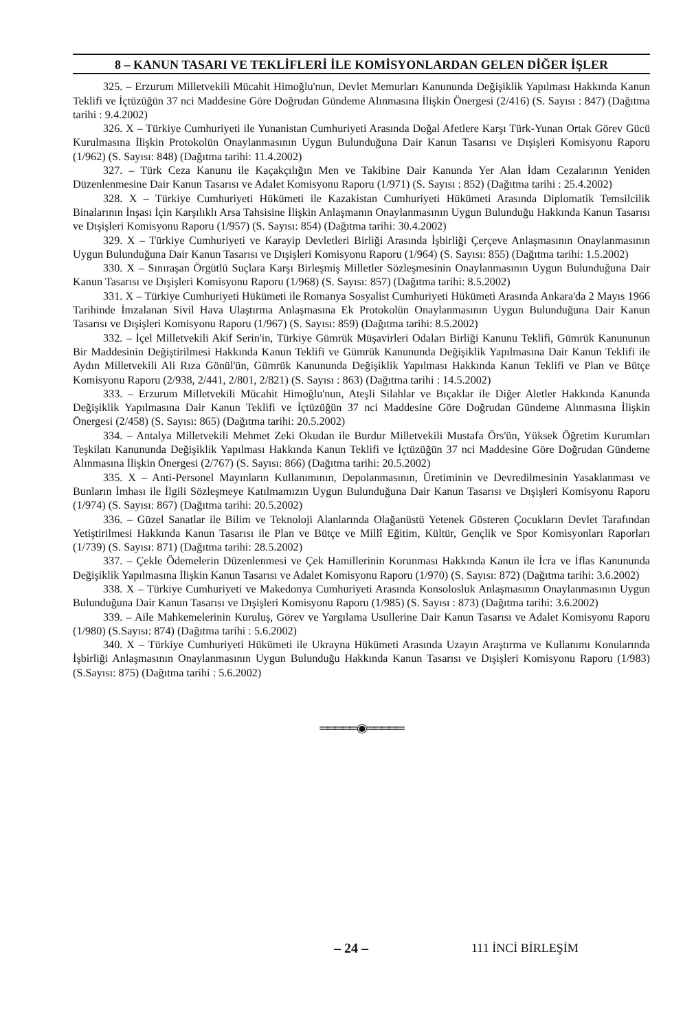8 – KANUN TASARI VE TEKLİFLERİ İLE KOMİSYONLARDAN GELEN DİĞER İŞLER
325. – Erzurum Milletvekili Mücahit Himoğlu'nun, Devlet Memurları Kanununda Değişiklik Yapılması Hakkında Kanun Teklifi ve İçtüzüğün 37 nci Maddesine Göre Doğrudan Gündeme Alınmasına İlişkin Önergesi (2/416) (S. Sayısı : 847) (Dağıtma tarihi : 9.4.2002)
326. X – Türkiye Cumhuriyeti ile Yunanistan Cumhuriyeti Arasında Doğal Afetlere Karşı Türk-Yunan Ortak Görev Gücü Kurulmasına İlişkin Protokolün Onaylanmasının Uygun Bulunduğuna Dair Kanun Tasarısı ve Dışişleri Komisyonu Raporu (1/962) (S. Sayısı: 848) (Dağıtma tarihi: 11.4.2002)
327. – Türk Ceza Kanunu ile Kaçakçılığın Men ve Takibine Dair Kanunda Yer Alan İdam Cezalarının Yeniden Düzenlenmesine Dair Kanun Tasarısı ve Adalet Komisyonu Raporu (1/971) (S. Sayısı : 852) (Dağıtma tarihi : 25.4.2002)
328. X – Türkiye Cumhuriyeti Hükümeti ile Kazakistan Cumhuriyeti Hükümeti Arasında Diplomatik Temsilcilik Binalarının İnşası İçin Karşılıklı Arsa Tahsisine İlişkin Anlaşmanın Onaylanmasının Uygun Bulunduğu Hakkında Kanun Tasarısı ve Dışişleri Komisyonu Raporu (1/957) (S. Sayısı: 854) (Dağıtma tarihi: 30.4.2002)
329. X – Türkiye Cumhuriyeti ve Karayip Devletleri Birliği Arasında İşbirliği Çerçeve Anlaşmasının Onaylanmasının Uygun Bulunduğuna Dair Kanun Tasarısı ve Dışişleri Komisyonu Raporu (1/964) (S. Sayısı: 855) (Dağıtma tarihi: 1.5.2002)
330. X – Sınıraşan Örgütlü Suçlara Karşı Birleşmiş Milletler Sözleşmesinin Onaylanmasının Uygun Bulunduğuna Dair Kanun Tasarısı ve Dışişleri Komisyonu Raporu (1/968) (S. Sayısı: 857) (Dağıtma tarihi: 8.5.2002)
331. X – Türkiye Cumhuriyeti Hükümeti ile Romanya Sosyalist Cumhuriyeti Hükümeti Arasında Ankara'da 2 Mayıs 1966 Tarihinde İmzalanan Sivil Hava Ulaştırma Anlaşmasına Ek Protokolün Onaylanmasının Uygun Bulunduğuna Dair Kanun Tasarısı ve Dışişleri Komisyonu Raporu (1/967) (S. Sayısı: 859) (Dağıtma tarihi: 8.5.2002)
332. – İçel Milletvekili Akif Serin'in, Türkiye Gümrük Müşavirleri Odaları Birliği Kanunu Teklifi, Gümrük Kanununun Bir Maddesinin Değiştirilmesi Hakkında Kanun Teklifi ve Gümrük Kanununda Değişiklik Yapılmasına Dair Kanun Teklifi ile Aydın Milletvekili Ali Rıza Gönül'ün, Gümrük Kanununda Değişiklik Yapılması Hakkında Kanun Teklifi ve Plan ve Bütçe Komisyonu Raporu (2/938, 2/441, 2/801, 2/821) (S. Sayısı : 863) (Dağıtma tarihi : 14.5.2002)
333. – Erzurum Milletvekili Mücahit Himoğlu'nun, Ateşli Silahlar ve Bıçaklar ile Diğer Aletler Hakkında Kanunda Değişiklik Yapılmasına Dair Kanun Teklifi ve İçtüzüğün 37 nci Maddesine Göre Doğrudan Gündeme Alınmasına İlişkin Önergesi (2/458) (S. Sayısı: 865) (Dağıtma tarihi: 20.5.2002)
334. – Antalya Milletvekili Mehmet Zeki Okudan ile Burdur Milletvekili Mustafa Örs'ün, Yüksek Öğretim Kurumları Teşkilatı Kanununda Değişiklik Yapılması Hakkında Kanun Teklifi ve İçtüzüğün 37 nci Maddesine Göre Doğrudan Gündeme Alınmasına İlişkin Önergesi (2/767) (S. Sayısı: 866) (Dağıtma tarihi: 20.5.2002)
335. X – Anti-Personel Mayınların Kullanımının, Depolanmasının, Üretiminin ve Devredilmesinin Yasaklanması ve Bunların İmhası ile İlgili Sözleşmeye Katılmamızın Uygun Bulunduğuna Dair Kanun Tasarısı ve Dışişleri Komisyonu Raporu (1/974) (S. Sayısı: 867) (Dağıtma tarihi: 20.5.2002)
336. – Güzel Sanatlar ile Bilim ve Teknoloji Alanlarında Olağanüstü Yetenek Gösteren Çocukların Devlet Tarafından Yetiştirilmesi Hakkında Kanun Tasarısı ile Plan ve Bütçe ve Millî Eğitim, Kültür, Gençlik ve Spor Komisyonları Raporları (1/739) (S. Sayısı: 871) (Dağıtma tarihi: 28.5.2002)
337. – Çekle Ödemelerin Düzenlenmesi ve Çek Hamillerinin Korunması Hakkında Kanun ile İcra ve İflas Kanununda Değişiklik Yapılmasına İlişkin Kanun Tasarısı ve Adalet Komisyonu Raporu (1/970) (S. Sayısı: 872) (Dağıtma tarihi: 3.6.2002)
338. X – Türkiye Cumhuriyeti ve Makedonya Cumhuriyeti Arasında Konsolosluk Anlaşmasının Onaylanmasının Uygun Bulunduğuna Dair Kanun Tasarısı ve Dışişleri Komisyonu Raporu (1/985) (S. Sayısı : 873) (Dağıtma tarihi: 3.6.2002)
339. – Aile Mahkemelerinin Kuruluş, Görev ve Yargılama Usullerine Dair Kanun Tasarısı ve Adalet Komisyonu Raporu (1/980) (S.Sayısı: 874) (Dağıtma tarihi : 5.6.2002)
340. X – Türkiye Cumhuriyeti Hükümeti ile Ukrayna Hükümeti Arasında Uzayın Araştırma ve Kullanımı Konularında İşbirliği Anlaşmasının Onaylanmasının Uygun Bulunduğu Hakkında Kanun Tasarısı ve Dışişleri Komisyonu Raporu (1/983) (S.Sayısı: 875) (Dağıtma tarihi : 5.6.2002)
═════◉═════
– 24 – 111 İNCİ BİRLEŞİM